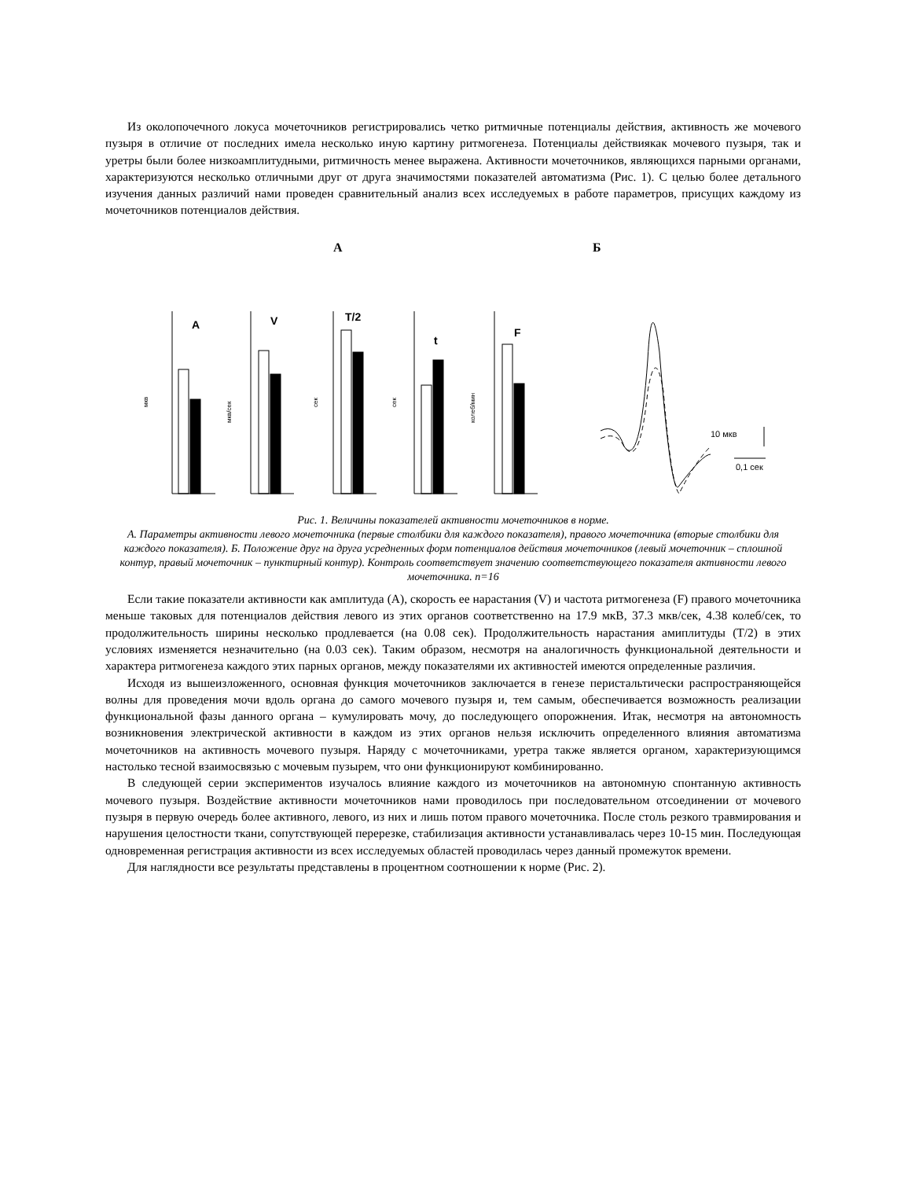Из околопочечного локуса мочеточников регистрировались четко ритмичные потенциалы действия, активность же мочевого пузыря в отличие от последних имела несколько иную картину ритмогенеза. Потенциалы действиякак мочевого пузыря, так и уретры были более низкоамплитудными, ритмичность менее выражена. Активности мочеточников, являющихся парными органами, характеризуются несколько отличными друг от друга значимостями показателей автоматизма (Рис. 1). С целью более детального изучения данных различий нами проведен сравнительный анализ всех исследуемых в работе параметров, присущих каждому из мочеточников потенциалов действия.
А
Б
A
V
T/2
t
F
мкв
мкв/сек
сек
сек
колеб/мин
10 мкв
0,1 сек
Рис. 1. Величины показателей активности мочеточников в норме.
А. Параметры активности левого мочеточника (первые столбики для каждого показателя), правого мочеточника (вторые столбики для каждого показателя). Б. Положение друг на друга усредненных форм потенциалов действия мочеточников (левый мочеточник – сплошной контур, правый мочеточник – пунктирный контур). Контроль соответствует значению соответствующего показателя активности левого мочеточника. n=16
Если такие показатели активности как амплитуда (А), скорость ее нарастания (V) и частота ритмогенеза (F) правого мочеточника меньше таковых для потенциалов действия левого из этих органов соответственно на 17.9 мкВ, 37.3 мкв/сек, 4.38 колеб/сек, то продолжительность ширины несколько продлевается (на 0.08 сек). Продолжительность нарастания амиплитуды (T/2) в этих условиях изменяется незначительно (на 0.03 сек). Таким образом, несмотря на аналогичность функциональной деятельности и характера ритмогенеза каждого этих парных органов, между показателями их активностей имеются определенные различия.
Исходя из вышеизложенного, основная функция мочеточников заключается в генезе перистальтически распространяющейся волны для проведения мочи вдоль органа до самого мочевого пузыря и, тем самым, обеспечивается возможность реализации функциональной фазы данного органа – кумулировать мочу, до последующего опорожнения. Итак, несмотря на автономность возникновения электрической активности в каждом из этих органов нельзя исключить определенного влияния автоматизма мочеточников на активность мочевого пузыря. Наряду с мочеточниками, уретра также является органом, характеризующимся настолько тесной взаимосвязью с мочевым пузырем, что они функционируют комбинированно.
В следующей серии экспериментов изучалось влияние каждого из мочеточников на автономную спонтанную активность мочевого пузыря. Воздействие активности мочеточников нами проводилось при последовательном отсоединении от мочевого пузыря в первую очередь более активного, левого, из них и лишь потом правого мочеточника. После столь резкого травмирования и нарушения целостности ткани, сопутствующей перерезке, стабилизация активности устанавливалась через 10-15 мин. Последующая одновременная регистрация активности из всех исследуемых областей проводилась через данный промежуток времени.
Для наглядности все результаты представлены в процентном соотношении к норме (Рис. 2).